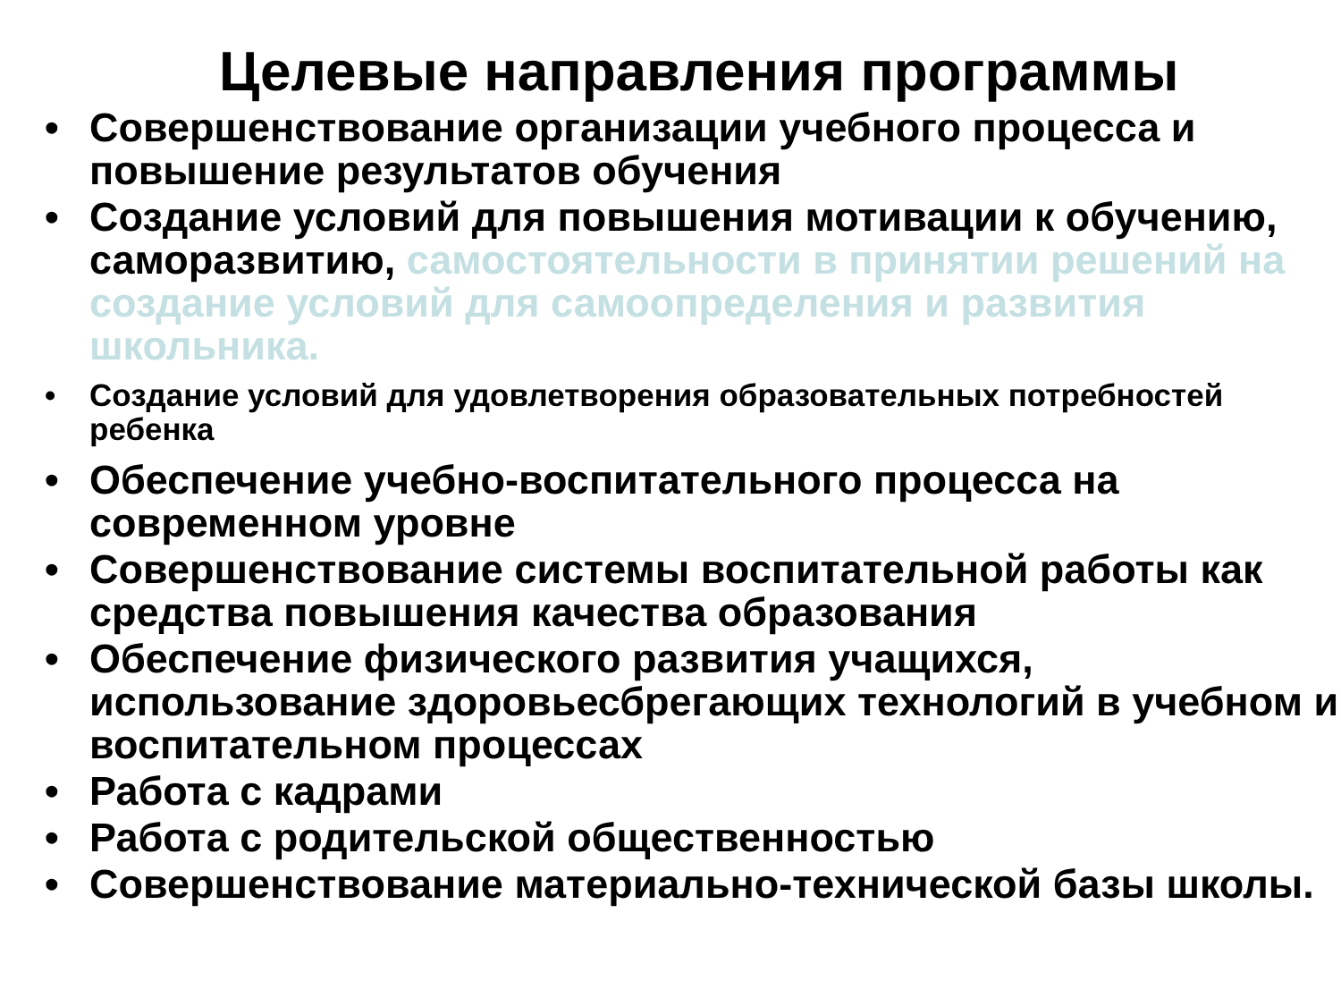Целевые направления программы
• Совершенствование организации учебного процесса и повышение результатов обучения
• Создание условий для повышения мотивации к обучению, саморазвитию, самостоятельности в принятии решений на создание условий для самоопределения и развития школьника.
• Создание условий для удовлетворения образовательных потребностей ребенка
• Обеспечение учебно-воспитательного процесса на современном уровне
• Совершенствование системы воспитательной работы как средства повышения качества образования
• Обеспечение физического развития учащихся, использование здоровьесбрегающих технологий в учебном и воспитательном процессах
• Работа с кадрами
• Работа с родительской общественностью
• Совершенствование материально-технической базы школы.